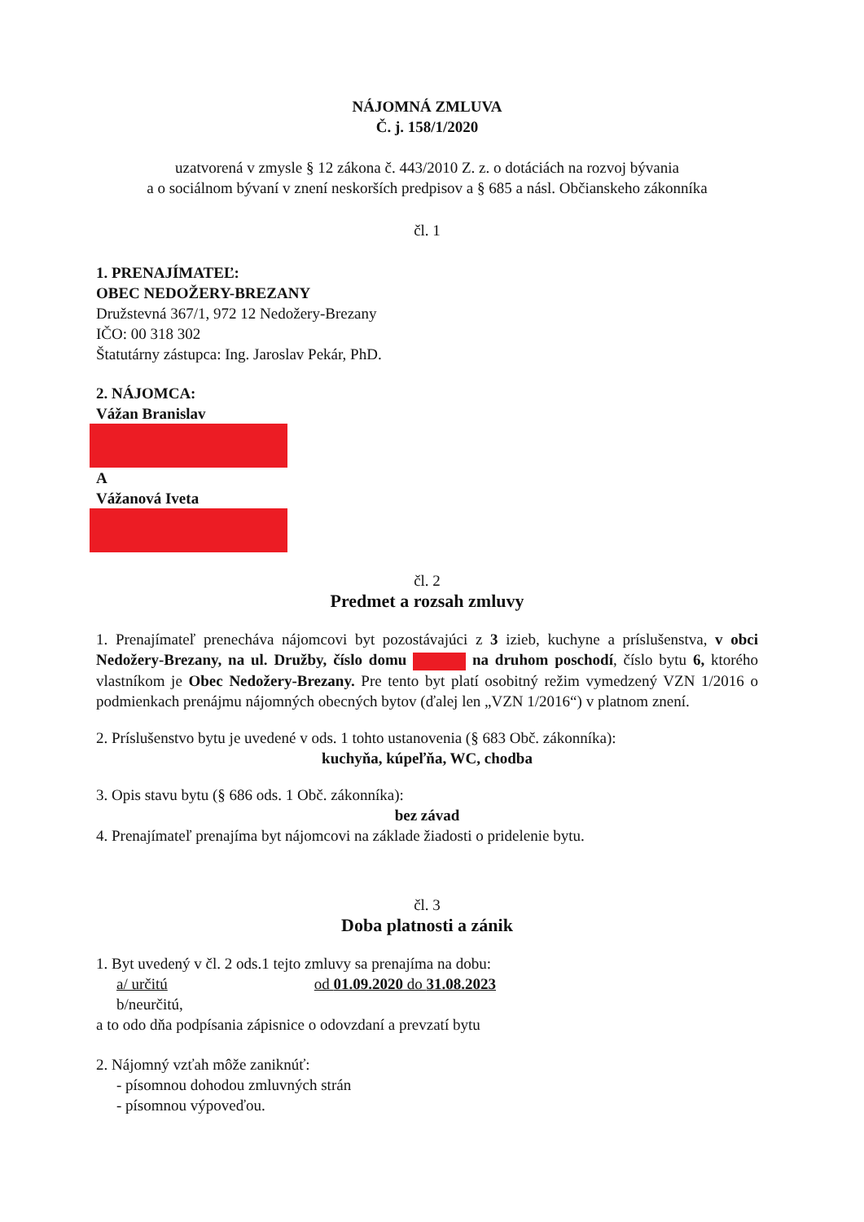NÁJOMNÁ ZMLUVA
Č. j. 158/1/2020
uzatvorená v zmysle § 12 zákona č. 443/2010 Z. z. o dotáciách na rozvoj bývania
a o sociálnom bývaní v znení neskorších predpisov a § 685 a násl. Občianskeho zákonníka
čl. 1
1. PRENAJÍMATEĽ:
OBEC NEDOŽERY-BREZANY
Družstevná 367/1, 972 12 Nedožery-Brezany
IČO: 00 318 302
Štatutárny zástupca: Ing. Jaroslav Pekár, PhD.
2. NÁJOMCA:
Vážan Branislav
A
Vážanová Iveta
čl. 2
Predmet a rozsah zmluvy
1. Prenajímateľ prenecháva nájomcovi byt pozostávajúci z 3 izieb, kuchyne a príslušenstva, v obci Nedožery-Brezany, na ul. Družby, číslo domu na druhom poschodí, číslo bytu 6, ktorého vlastníkom je Obec Nedožery-Brezany. Pre tento byt platí osobitný režim vymedzený VZN 1/2016 o podmienkach prenájmu nájomných obecných bytov (ďalej len „VZN 1/2016“) v platnom znení.
2. Príslušenstvo bytu je uvedené v ods. 1 tohto ustanovenia (§ 683 Obč. zákonníka):
kuchyňa, kúpeľňa, WC, chodba
3. Opis stavu bytu (§ 686 ods. 1 Obč. zákonníka):
bez závad
4. Prenajímateľ prenajíma byt nájomcovi na základe žiadosti o pridelenie bytu.
čl. 3
Doba platnosti a zánik
1. Byt uvedený v čl. 2 ods.1 tejto zmluvy sa prenajíma na dobu:
a/ určitú od 01.09.2020 do 31.08.2023
b/neurčitú,
a to odo dňa podpísania zápisnice o odovzdaní a prevzatí bytu
2. Nájomný vzťah môže zaniknúť:
- písomnou dohodou zmluvných strán
- písomnou výpoveďou.